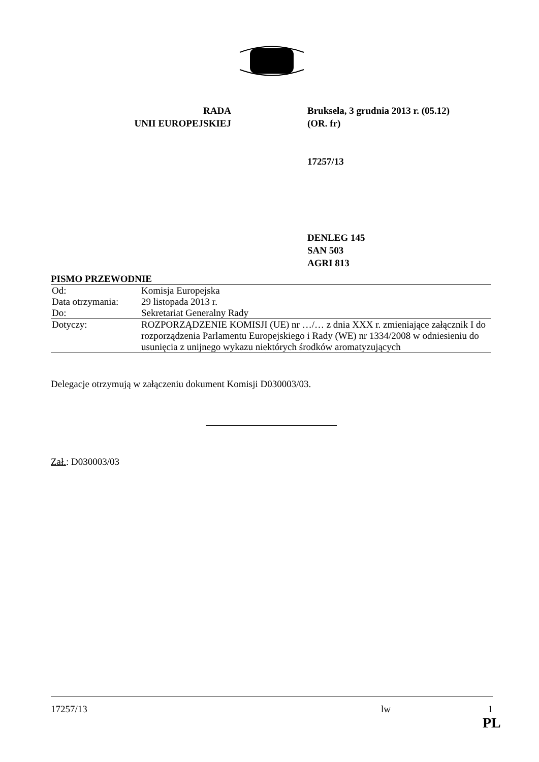RADA
UNII EUROPEJSKIEJ
Bruksela, 3 grudnia 2013 r. (05.12)
(OR. fr)
17257/13
DENLEG 145
SAN 503
AGRI 813
PISMO PRZEWODNIE
| Od: | Komisja Europejska |
| Data otrzymania: | 29 listopada 2013 r. |
| Do: | Sekretariat Generalny Rady |
| Dotyczy: | ROZPORZĄDZENIE KOMISJI (UE) nr …/… z dnia XXX r. zmieniające załącznik I do rozporządzenia Parlamentu Europejskiego i Rady (WE) nr 1334/2008 w odniesieniu do usunięcia z unijnego wykazu niektórych środków aromatyzujących |
Delegacje otrzymują w załączeniu dokument Komisji D030003/03.
Zał.: D030003/03
17257/13 lw 1
PL